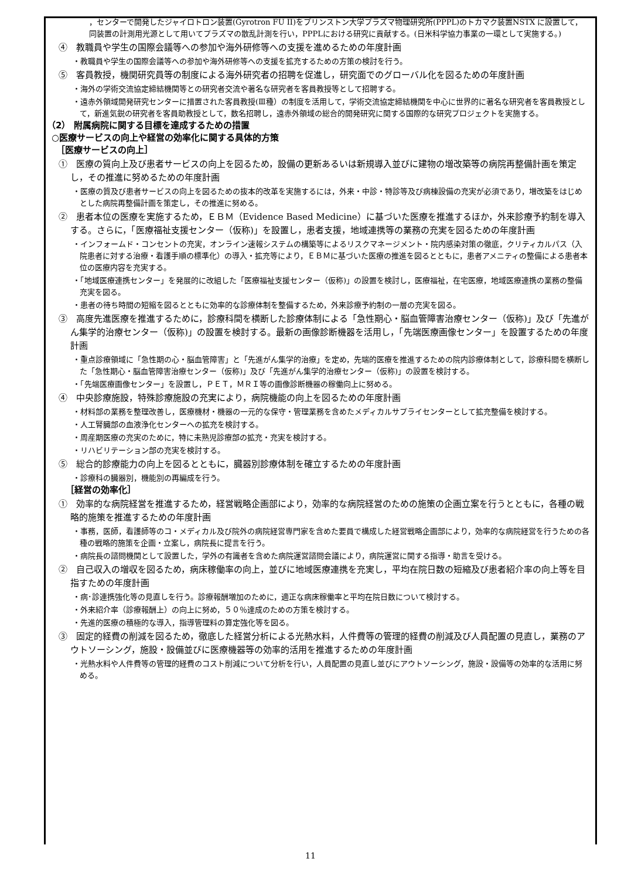，センターで開発したジャイロトロン装置(Gyrotron FU II)をプリンストン大学プラズマ物理研究所(PPPL)のトカマク装置NSTX に設置して，同装置の計測用光源として用いてプラズマの散乱計測を行い，PPPLにおける研究に貢献する。(日米科学協力事業の一環として実施する。)
④　教職員や学生の国際会議等への参加や海外研修等への支援を進めるための年度計画
・教職員や学生の国際会議等への参加や海外研修等への支援を拡充するための方策の検討を行う。
⑤　客員教授，機関研究員等の制度による海外研究者の招聘を促進し，研究面でのグローバル化を図るための年度計画
・海外の学術交流協定締結機関等との研究者交流や著名な研究者を客員教授等として招聘する。
・遠赤外領域開発研究センターに措置された客員教授(Ⅲ種）の制度を活用して，学術交流協定締結機関を中心に世界的に著名な研究者を客員教授として，新進気鋭の研究者を客員助教授として，数名招聘し，遠赤外領域の総合的開発研究に関する国際的な研究プロジェクトを実施する。
（2） 附属病院に関する目標を達成するための措置
○医療サービスの向上や経営の効率化に関する具体的方策
［医療サービスの向上］
①　医療の質向上及び患者サービスの向上を図るため，設備の更新あるいは新規導入並びに建物の増改築等の病院再整備計画を策定し，その推進に努めるための年度計画
・医療の質及び患者サービスの向上を図るための抜本的改革を実施するには，外来・中診・特診等及び病棟設備の充実が必須であり，増改築をはじめとした病院再整備計画を策定し，その推進に努める。
②　患者本位の医療を実施するため，ＥＢＭ（Evidence Based Medicine）に基づいた医療を推進するほか，外来診療予約制を導入する。さらに，「医療福祉支援センター（仮称)」を設置し，患者支援，地域連携等の業務の充実を図るための年度計画
・インフォームド・コンセントの充実，オンライン速報システムの構築等によるリスクマネージメント・院内感染対策の徹底，クリティカルパス（入院患者に対する治療・看護手順の標準化）の導入・拡充等により，ＥＢＭに基づいた医療の推進を図るとともに，患者アメニティの整備による患者本位の医療内容を充実する。
・「地域医療連携センター」を発展的に改組した「医療福祉支援センター（仮称)」の設置を検討し，医療福祉，在宅医療，地域医療連携の業務の整備充実を図る。
・患者の待ち時間の短縮を図るとともに効率的な診療体制を整備するため，外来診療予約制の一層の充実を図る。
③　高度先進医療を推進するために，診療科間を横断した診療体制による「急性期心・脳血管障害治療センター（仮称)」及び「先進がん集学的治療センター（仮称)」の設置を検討する。最新の画像診断機器を活用し，「先端医療画像センター」を設置するための年度計画
・重点診療領域に「急性期の心・脳血管障害」と「先進がん集学的治療」を定め，先端的医療を推進するための院内診療体制として，診療科間を横断した「急性期心・脳血管障害治療センター（仮称)」及び「先進がん集学的治療センター（仮称)」の設置を検討する。
・「先端医療画像センター」を設置し，ＰＥＴ，ＭＲＩ等の画像診断機器の稼働向上に努める。
④　中央診療施設，特殊診療施設の充実により，病院機能の向上を図るための年度計画
・材料部の業務を整理改善し，医療機材・機器の一元的な保守・管理業務を含めたメディカルサプライセンターとして拡充整備を検討する。
・人工腎臓部の血液浄化センターへの拡充を検討する。
・周産期医療の充実のために，特に未熟児診療部の拡充・充実を検討する。
・リハビリテーション部の充実を検討する。
⑤　総合的診療能力の向上を図るとともに，臓器別診療体制を確立するための年度計画
・診療科の臓器別，機能別の再編成を行う。
［経営の効率化］
①　効率的な病院経営を推進するため，経営戦略企画部により，効率的な病院経営のための施策の企画立案を行うとともに，各種の戦略的施策を推進するための年度計画
・事務，医師，看護師等のコ・メディカル及び院外の病院経営専門家を含めた要員で構成した経営戦略企画部により，効率的な病院経営を行うための各種の戦略的施策を企画・立案し，病院長に提言を行う。
・病院長の諮問機関として設置した，学外の有識者を含めた病院運営諮問会議により，病院運営に関する指導・助言を受ける。
②　自己収入の増収を図るため，病床稼働率の向上，並びに地域医療連携を充実し，平均在院日数の短縮及び患者紹介率の向上等を目指すための年度計画
・病･診連携強化等の見直しを行う。診療報酬増加のために，適正な病床稼働率と平均在院日数について検討する。
・外来紹介率（診療報酬上）の向上に努め，５０％達成のための方策を検討する。
・先進的医療の積極的な導入，指導管理料の算定強化等を図る。
③　固定的経費の削減を図るため，徹底した経営分析による光熱水料，人件費等の管理的経費の削減及び人員配置の見直し，業務のアウトソーシング，施設・設備並びに医療機器等の効率的活用を推進するための年度計画
・光熱水料や人件費等の管理的経費のコスト削減について分析を行い，人員配置の見直し並びにアウトソーシング，施設・設備等の効率的な活用に努める。
11